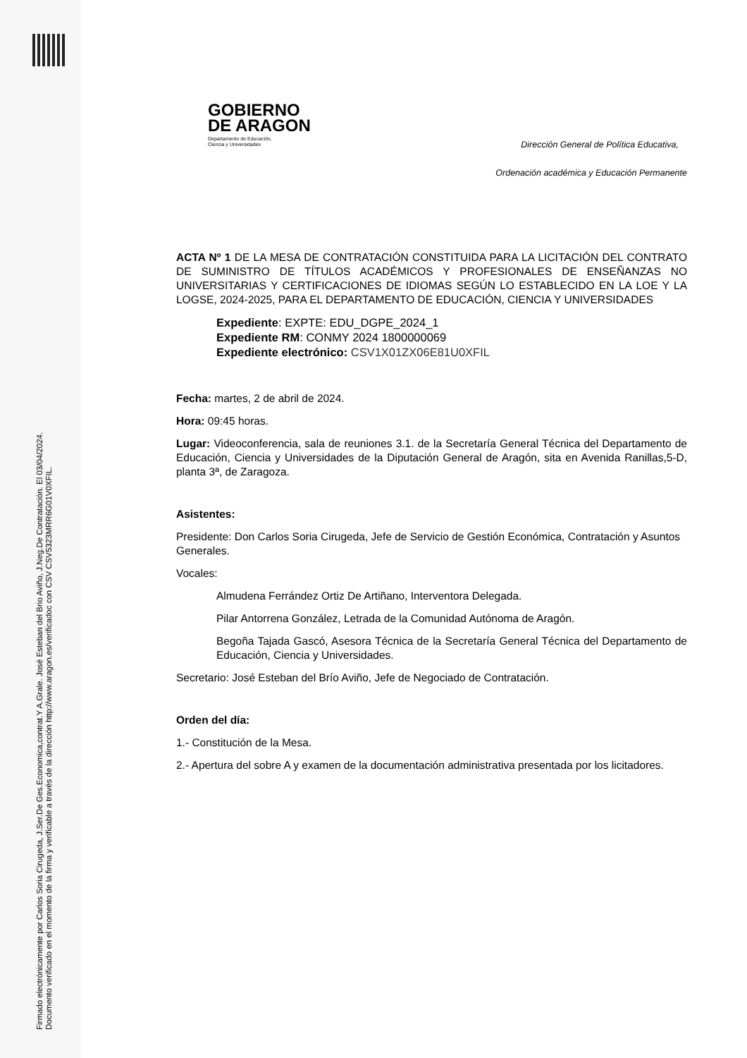Firmado electrónicamente por Carlos Soria Cirugeda, J.Ser.De Ges.Economica,contrat.Y A.Grale. José Esteban del Brio Aviño, J.Neg.De Contratación. El 03/04/2024.
Documento verificado en el momento de la firma y verificable a través de la dirección http://www.aragon.es/verificadoc con CSV CSV5323MRR6G01V0XFIL.
GOBIERNO
DE ARAGON
Departamento de Educación,
Ciencia y Universidades
Dirección General de Política Educativa,
Ordenación académica y Educación Permanente
ACTA Nº 1 DE LA MESA DE CONTRATACIÓN CONSTITUIDA PARA LA LICITACIÓN DEL CONTRATO DE SUMINISTRO DE TÍTULOS ACADÉMICOS Y PROFESIONALES DE ENSEÑANZAS NO UNIVERSITARIAS Y CERTIFICACIONES DE IDIOMAS SEGÚN LO ESTABLECIDO EN LA LOE Y LA LOGSE, 2024-2025, PARA EL DEPARTAMENTO DE EDUCACIÓN, CIENCIA Y UNIVERSIDADES
Expediente: EXPTE: EDU_DGPE_2024_1
Expediente RM: CONMY 2024 1800000069
Expediente electrónico: CSV1X01ZX06E81U0XFIL
Fecha: martes, 2 de abril de 2024.
Hora: 09:45 horas.
Lugar: Videoconferencia, sala de reuniones 3.1. de la Secretaría General Técnica del Departamento de Educación, Ciencia y Universidades de la Diputación General de Aragón, sita en Avenida Ranillas,5-D, planta 3ª, de Zaragoza.
Asistentes:
Presidente: Don Carlos Soria Cirugeda, Jefe de Servicio de Gestión Económica, Contratación y Asuntos Generales.
Vocales:
Almudena Ferrández Ortiz De Artiñano, Interventora Delegada.
Pilar Antorrena González, Letrada de la Comunidad Autónoma de Aragón.
Begoña Tajada Gascó, Asesora Técnica de la Secretaría General Técnica del Departamento de Educación, Ciencia y Universidades.
Secretario: José Esteban del Brío Aviño, Jefe de Negociado de Contratación.
Orden del día:
1.- Constitución de la Mesa.
2.- Apertura del sobre A y examen de la documentación administrativa presentada por los licitadores.